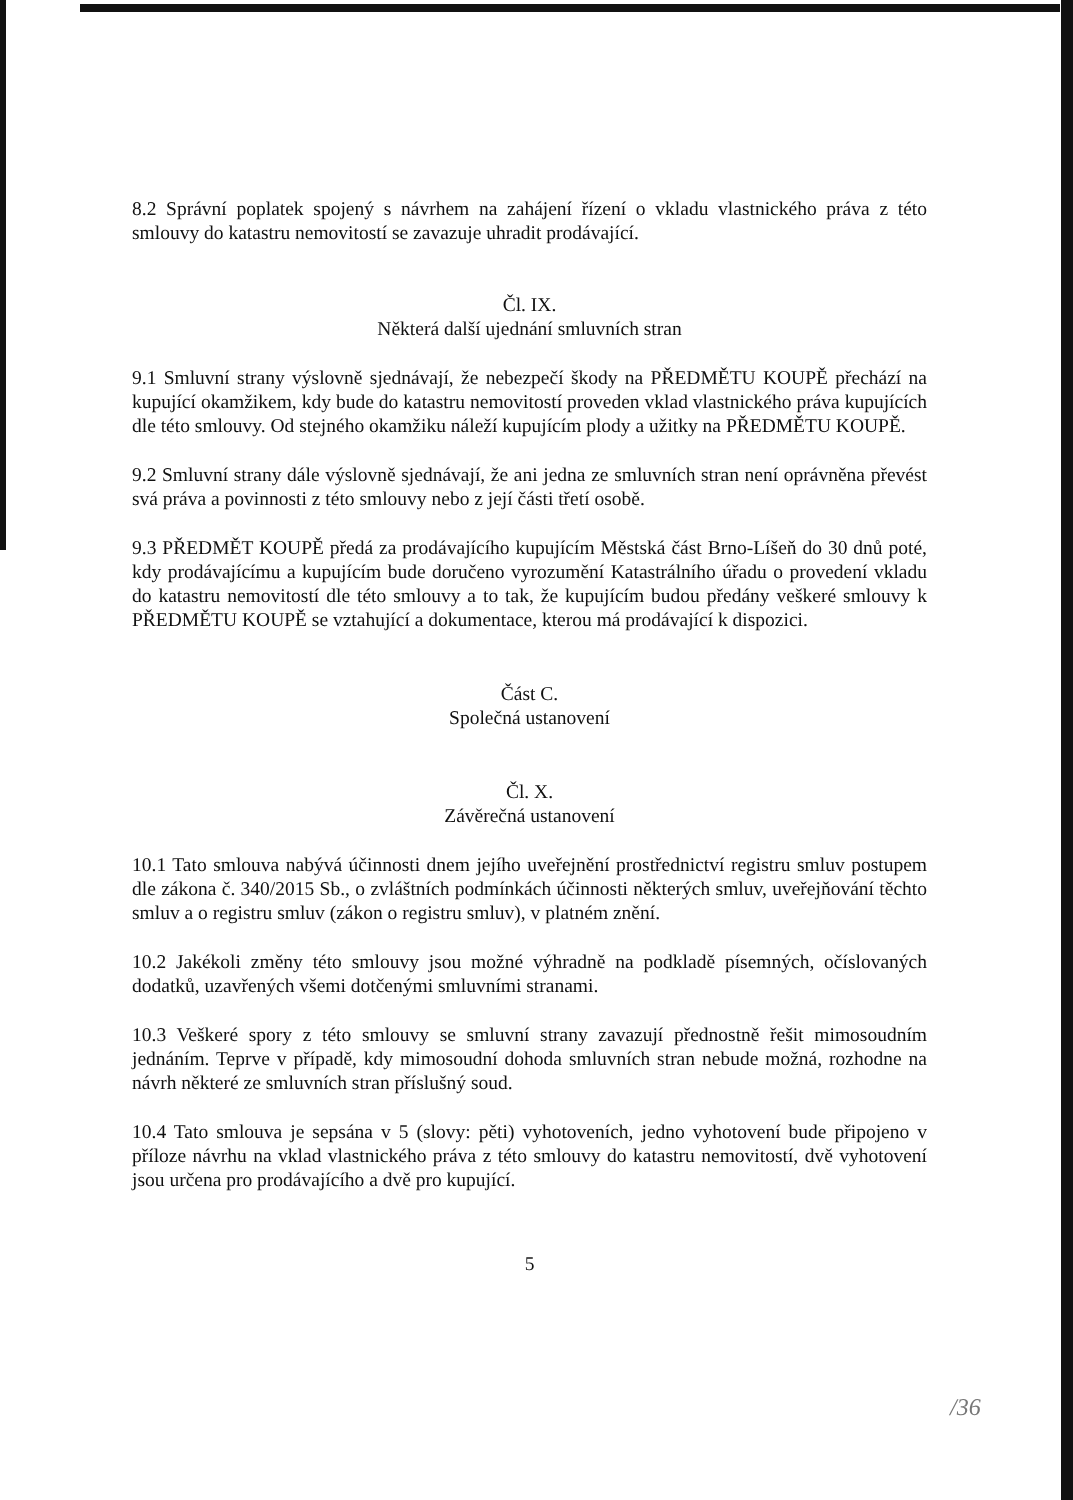8.2 Správní poplatek spojený s návrhem na zahájení řízení o vkladu vlastnického práva z této smlouvy do katastru nemovitostí se zavazuje uhradit prodávající.
Čl. IX.
Některá další ujednání smluvních stran
9.1 Smluvní strany výslovně sjednávají, že nebezpečí škody na PŘEDMĚTU KOUPĚ přechází na kupující okamžikem, kdy bude do katastru nemovitostí proveden vklad vlastnického práva kupujících dle této smlouvy. Od stejného okamžiku náleží kupujícím plody a užitky na PŘEDMĚTU KOUPĚ.
9.2 Smluvní strany dále výslovně sjednávají, že ani jedna ze smluvních stran není oprávněna převést svá práva a povinnosti z této smlouvy nebo z její části třetí osobě.
9.3 PŘEDMĚT KOUPĚ předá za prodávajícího kupujícím Městská část Brno-Líšeň do 30 dnů poté, kdy prodávajícímu a kupujícím bude doručeno vyrozumění Katastrálního úřadu o provedení vkladu do katastru nemovitostí dle této smlouvy a to tak, že kupujícím budou předány veškeré smlouvy k PŘEDMĚTU KOUPĚ se vztahující a dokumentace, kterou má prodávající k dispozici.
Část C.
Společná ustanovení
Čl. X.
Závěrečná ustanovení
10.1 Tato smlouva nabývá účinnosti dnem jejího uveřejnění prostřednictví registru smluv postupem dle zákona č. 340/2015 Sb., o zvláštních podmínkách účinnosti některých smluv, uveřejňování těchto smluv a o registru smluv (zákon o registru smluv), v platném znění.
10.2 Jakékoli změny této smlouvy jsou možné výhradně na podkladě písemných, očíslovaných dodatků, uzavřených všemi dotčenými smluvními stranami.
10.3 Veškeré spory z této smlouvy se smluvní strany zavazují přednostně řešit mimosoudním jednáním. Teprve v případě, kdy mimosoudní dohoda smluvních stran nebude možná, rozhodne na návrh některé ze smluvních stran příslušný soud.
10.4 Tato smlouva je sepsána v 5 (slovy: pěti) vyhotoveních, jedno vyhotovení bude připojeno v příloze návrhu na vklad vlastnického práva z této smlouvy do katastru nemovitostí, dvě vyhotovení jsou určena pro prodávajícího a dvě pro kupující.
5
/36